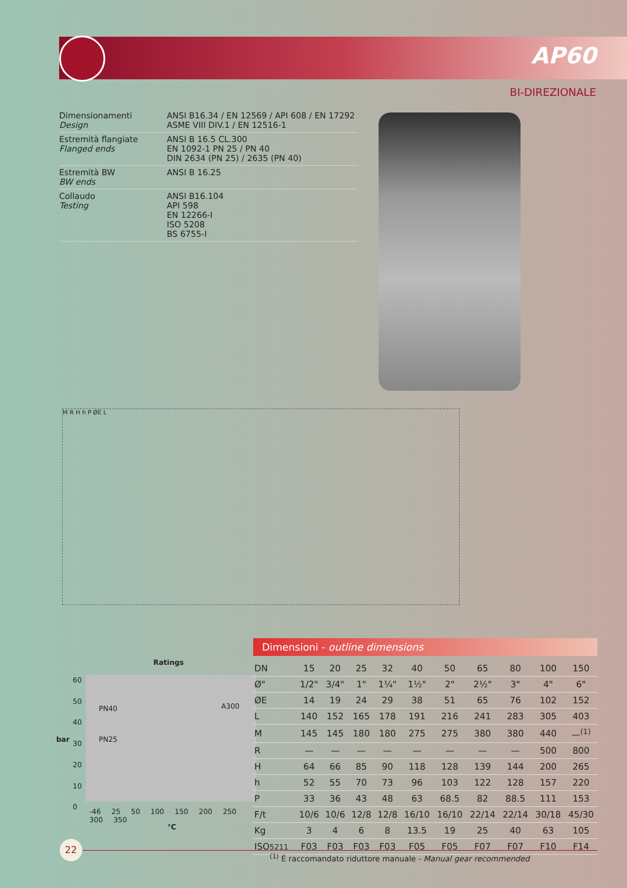AP60
BI-DIREZIONALE
| Dimensionamenti Design | ANSI B16.34 / EN 12569 / API 608 / EN 17292 ASME VIII DIV.1 / EN 12516-1 |
| Estremità flangiate Flanged ends | ANSI B 16.5 CL.300 EN 1092-1 PN 25 / PN 40 DIN 2634 (PN 25) / 2635 (PN 40) |
| Estremità BW BW ends | ANSI B 16.25 |
| Collaudo Testing | ANSI B16.104 API 598 EN 12266-I ISO 5208 BS 6755-I |
M R H h P ØE L
Ratings
PN40 A300
PN25
bar
60
50
40
30
20
10
0
-46 25 50 100 150 200 250 300 350
°C
Dimensioni - outline dimensions
| DN | 15 | 20 | 25 | 32 | 40 | 50 | 65 | 80 | 100 | 150 |
| Ø" | 1/2" | 3/4" | 1" | 1¼" | 1½" | 2" | 2½" | 3" | 4" | 6" |
| ØE | 14 | 19 | 24 | 29 | 38 | 51 | 65 | 76 | 102 | 152 |
| L | 140 | 152 | 165 | 178 | 191 | 216 | 241 | 283 | 305 | 403 |
| M | 145 | 145 | 180 | 180 | 275 | 275 | 380 | 380 | 440 | —<sup>(1)</sup> |
| R | — | — | — | — | — | — | — | — | 500 | 800 |
| H | 64 | 66 | 85 | 90 | 118 | 128 | 139 | 144 | 200 | 265 |
| h | 52 | 55 | 70 | 73 | 96 | 103 | 122 | 128 | 157 | 220 |
| P | 33 | 36 | 43 | 48 | 63 | 68.5 | 82 | 88.5 | 111 | 153 |
| F/t | 10/6 | 10/6 | 12/8 | 12/8 | 16/10 | 16/10 | 22/14 | 22/14 | 30/18 | 45/30 |
| Kg | 3 | 4 | 6 | 8 | 13.5 | 19 | 25 | 40 | 63 | 105 |
| ISO 5211 | F03 | F03 | F03 | F03 | F05 | F05 | F07 | F07 | F10 | F14 |
22
<sup>(1)</sup> É raccomandato riduttore manuale - Manual gear recommended